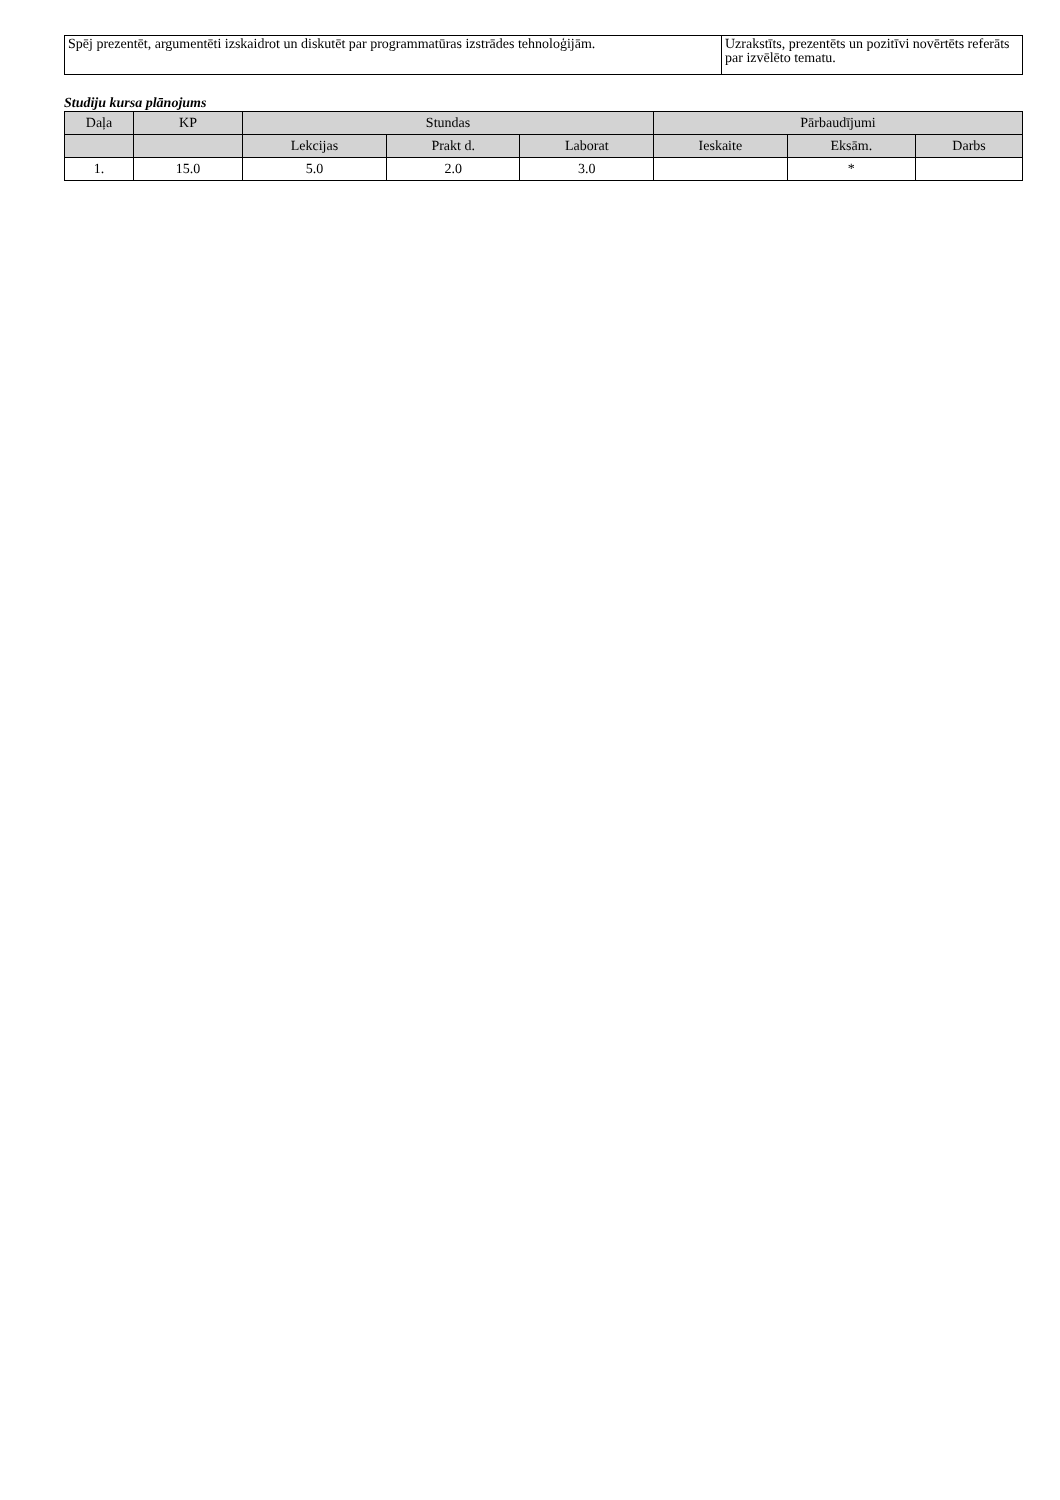| Spēj prezentēt, argumentēti izskaidrot un diskutēt par programmatūras izstrādes tehnoloģijām. | Uzrakstīts, prezentēts un pozitīvi novērtēts referāts par izvēlēto tematu. |
Studiju kursa plānojums
| Daļa | KP | Stundas | | | Pārbaudījumi | | |
| --- | --- | --- | --- | --- | --- | --- | --- |
| | | Lekcijas | Prakt d. | Laborat | Ieskaite | Eksām. | Darbs |
| 1. | 15.0 | 5.0 | 2.0 | 3.0 | | * | |